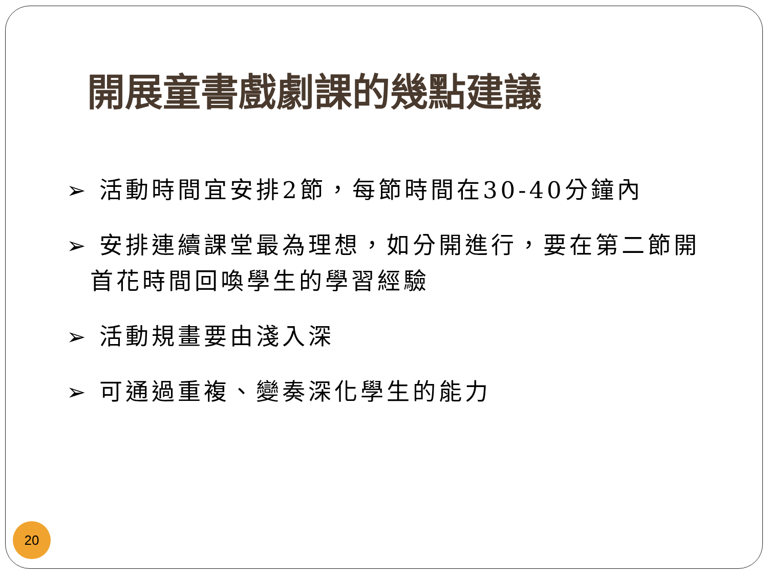開展童書戲劇課的幾點建議
➢ 活動時間宜安排2節，每節時間在30-40分鐘內
➢ 安排連續課堂最為理想，如分開進行，要在第二節開首花時間回喚學生的學習經驗
➢ 活動規畫要由淺入深
➢ 可通過重複、變奏深化學生的能力
20